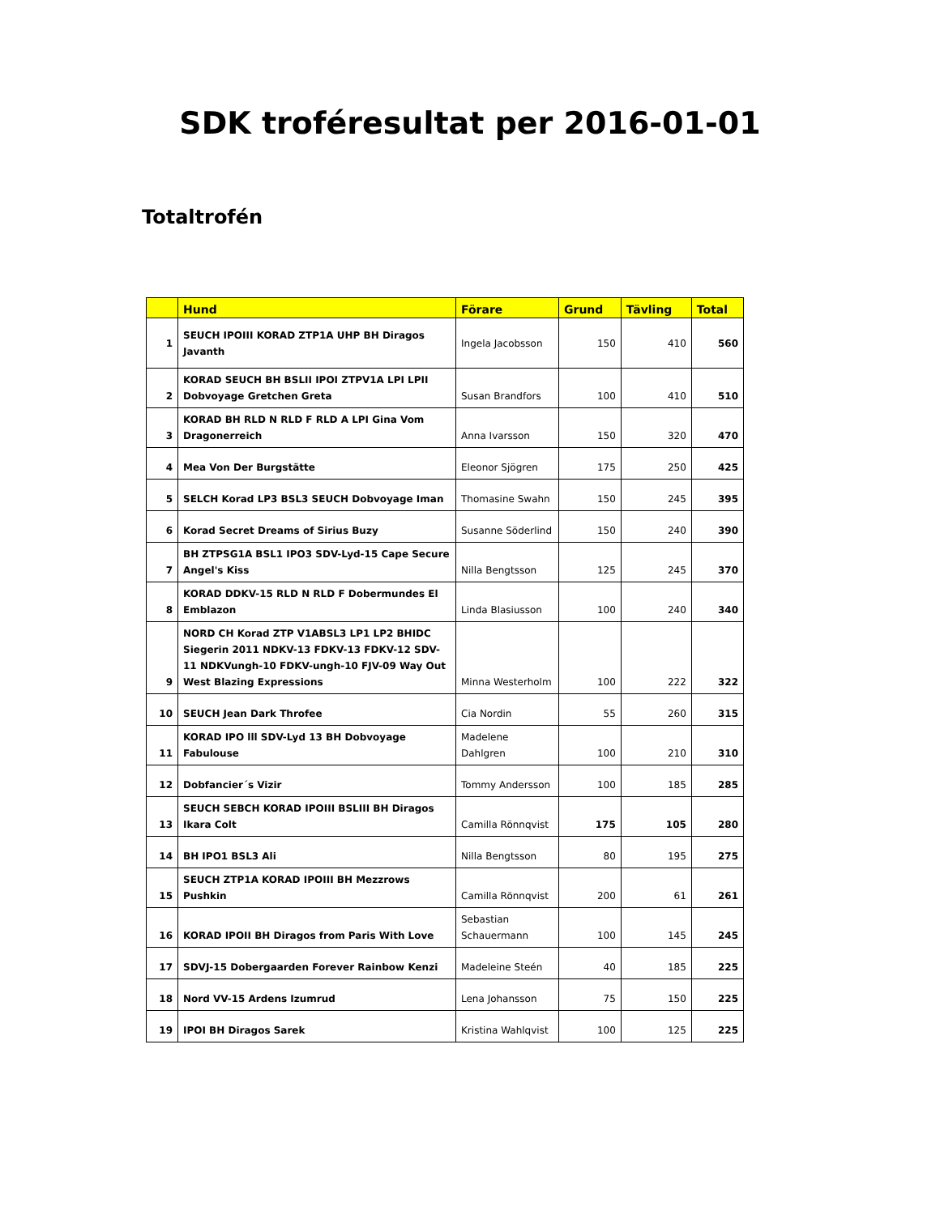SDK troféresultat per 2016-01-01
Totaltrofén
| | Hund | Förare | Grund | Tävling | Total |
| --- | --- | --- | --- | --- | --- |
| 1 | SEUCH IPOIII KORAD ZTP1A UHP BH Diragos Javanth | Ingela Jacobsson | 150 | 410 | 560 |
| 2 | KORAD SEUCH BH BSLII IPOI ZTPV1A LPI LPII Dobvoyage Gretchen Greta | Susan Brandfors | 100 | 410 | 510 |
| 3 | KORAD BH RLD N RLD F RLD A LPI Gina Vom Dragonerreich | Anna Ivarsson | 150 | 320 | 470 |
| 4 | Mea Von Der Burgstätte | Eleonor Sjögren | 175 | 250 | 425 |
| 5 | SELCH Korad LP3 BSL3 SEUCH Dobvoyage Iman | Thomasine Swahn | 150 | 245 | 395 |
| 6 | Korad Secret Dreams of Sirius Buzy | Susanne Söderlind | 150 | 240 | 390 |
| 7 | BH ZTPSG1A BSL1 IPO3 SDV-Lyd-15 Cape Secure Angel's Kiss | Nilla Bengtsson | 125 | 245 | 370 |
| 8 | KORAD DDKV-15 RLD N RLD F Dobermundes El Emblazon | Linda Blasiusson | 100 | 240 | 340 |
| 9 | NORD CH Korad ZTP V1ABSL3 LP1 LP2 BHIDC Siegerin 2011 NDKV-13 FDKV-13 FDKV-12 SDV-11 NDKVungh-10 FDKV-ungh-10 FJV-09 Way Out West Blazing Expressions | Minna Westerholm | 100 | 222 | 322 |
| 10 | SEUCH Jean Dark Throfee | Cia Nordin | 55 | 260 | 315 |
| 11 | KORAD IPO lll SDV-Lyd 13 BH Dobvoyage Fabulouse | Madelene Dahlgren | 100 | 210 | 310 |
| 12 | Dobfancier´s Vizir | Tommy Andersson | 100 | 185 | 285 |
| 13 | SEUCH SEBCH KORAD IPOIII BSLIII BH Diragos Ikara Colt | Camilla Rönnqvist | 175 | 105 | 280 |
| 14 | BH IPO1 BSL3 Ali | Nilla Bengtsson | 80 | 195 | 275 |
| 15 | SEUCH ZTP1A KORAD IPOIII BH Mezzrows Pushkin | Camilla Rönnqvist | 200 | 61 | 261 |
| 16 | KORAD IPOII BH Diragos from Paris With Love | Sebastian Schauermann | 100 | 145 | 245 |
| 17 | SDVJ-15 Dobergaarden Forever Rainbow Kenzi | Madeleine Steén | 40 | 185 | 225 |
| 18 | Nord VV-15 Ardens Izumrud | Lena Johansson | 75 | 150 | 225 |
| 19 | IPOI BH Diragos Sarek | Kristina Wahlqvist | 100 | 125 | 225 |